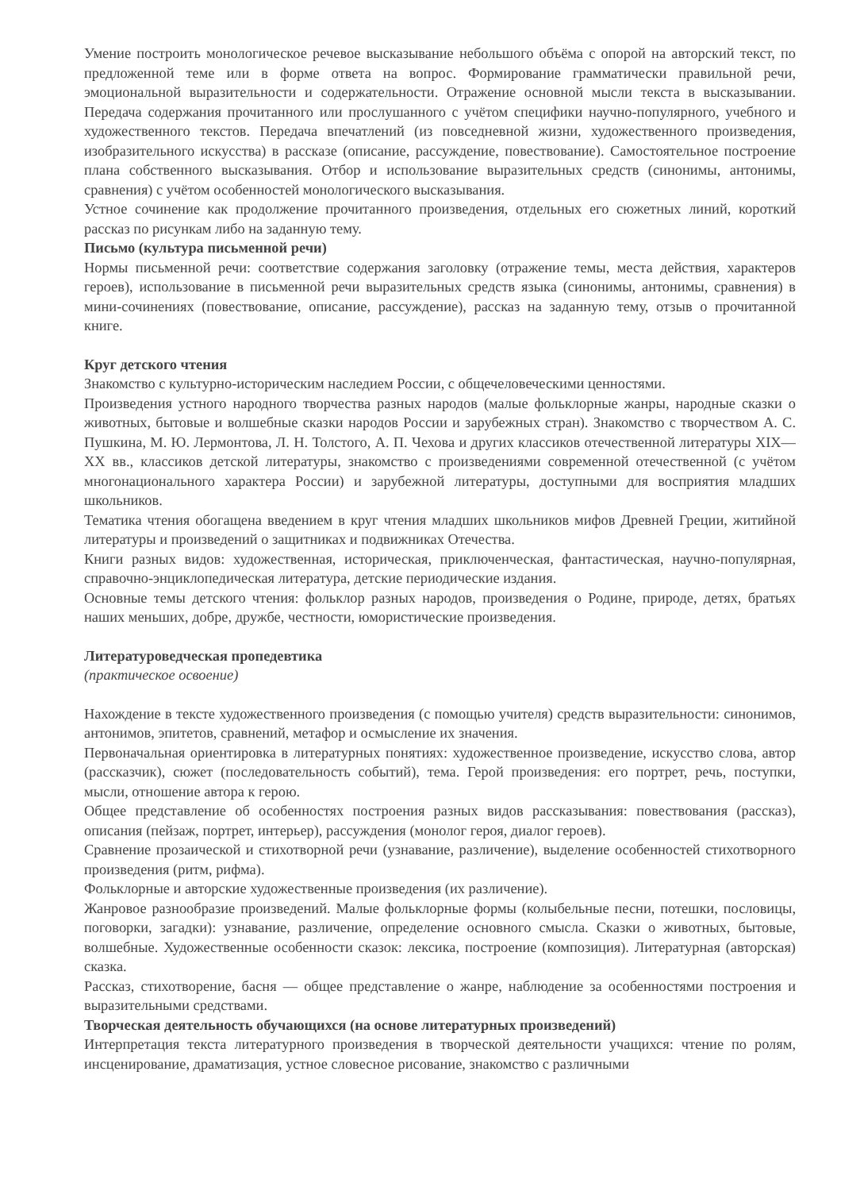Умение построить монологическое речевое высказывание небольшого объёма с опорой на авторский текст, по предложенной теме или в форме ответа на вопрос. Формирование грамматически правильной речи, эмоциональной выразительности и содержательности. Отражение основной мысли текста в высказывании. Передача содержания прочитанного или прослушанного с учётом специфики научно-популярного, учебного и художественного текстов. Передача впечатлений (из повседневной жизни, художественного произведения, изобразительного искусства) в рассказе (описание, рассуждение, повествование). Самостоятельное построение плана собственного высказывания. Отбор и использование выразительных средств (синонимы, антонимы, сравнения) с учётом особенностей монологического высказывания.
Устное сочинение как продолжение прочитанного произведения, отдельных его сюжетных линий, короткий рассказ по рисункам либо на заданную тему.
Письмо (культура письменной речи)
Нормы письменной речи: соответствие содержания заголовку (отражение темы, места действия, характеров героев), использование в письменной речи выразительных средств языка (синонимы, антонимы, сравнения) в мини-сочинениях (повествование, описание, рассуждение), рассказ на заданную тему, отзыв о прочитанной книге.
Круг детского чтения
Знакомство с культурно-историческим наследием России, с общечеловеческими ценностями.
Произведения устного народного творчества разных народов (малые фольклорные жанры, народные сказки о животных, бытовые и волшебные сказки народов России и зарубежных стран). Знакомство с творчеством А. С. Пушкина, М. Ю. Лермонтова, Л. Н. Толстого, А. П. Чехова и других классиков отечественной литературы XIX—XX вв., классиков детской литературы, знакомство с произведениями современной отечественной (с учётом многонационального характера России) и зарубежной литературы, доступными для восприятия младших школьников.
Тематика чтения обогащена введением в круг чтения младших школьников мифов Древней Греции, житийной литературы и произведений о защитниках и подвижниках Отечества.
Книги разных видов: художественная, историческая, приключенческая, фантастическая, научно-популярная, справочно-энциклопедическая литература, детские периодические издания.
Основные темы детского чтения: фольклор разных народов, произведения о Родине, природе, детях, братьях наших меньших, добре, дружбе, честности, юмористические произведения.
Литературоведческая пропедевтика
(практическое освоение)
Нахождение в тексте художественного произведения (с помощью учителя) средств выразительности: синонимов, антонимов, эпитетов, сравнений, метафор и осмысление их значения.
Первоначальная ориентировка в литературных понятиях: художественное произведение, искусство слова, автор (рассказчик), сюжет (последовательность событий), тема. Герой произведения: его портрет, речь, поступки, мысли, отношение автора к герою.
Общее представление об особенностях построения разных видов рассказывания: повествования (рассказ), описания (пейзаж, портрет, интерьер), рассуждения (монолог героя, диалог героев).
Сравнение прозаической и стихотворной речи (узнавание, различение), выделение особенностей стихотворного произведения (ритм, рифма).
Фольклорные и авторские художественные произведения (их различение).
Жанровое разнообразие произведений. Малые фольклорные формы (колыбельные песни, потешки, пословицы, поговорки, загадки): узнавание, различение, определение основного смысла. Сказки о животных, бытовые, волшебные. Художественные особенности сказок: лексика, построение (композиция). Литературная (авторская) сказка.
Рассказ, стихотворение, басня — общее представление о жанре, наблюдение за особенностями построения и выразительными средствами.
Творческая деятельность обучающихся (на основе литературных произведений)
Интерпретация текста литературного произведения в творческой деятельности учащихся: чтение по ролям, инсценирование, драматизация, устное словесное рисование, знакомство с различными